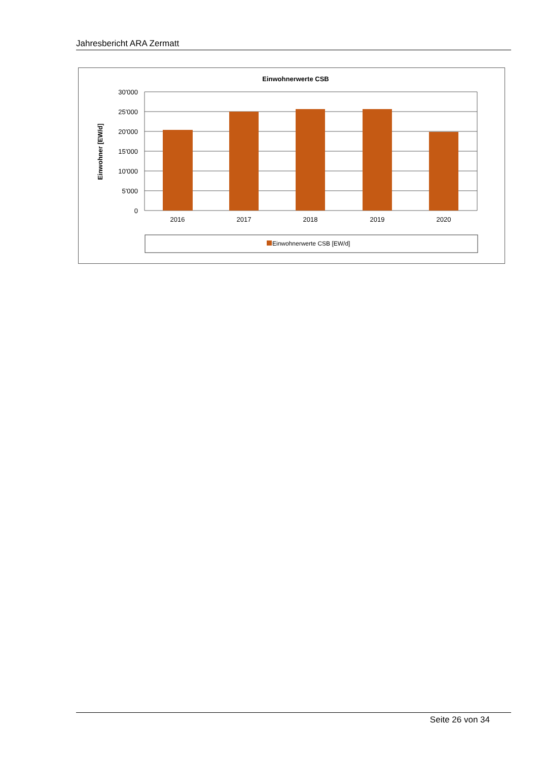Jahresbericht ARA Zermatt
Einwohnerwerte CSB
Einwohner [EW/d]
30'000
25'000
20'000
15'000
10'000
5'000
0
2016
2017
2018
2019
2020
Einwohnerwerte CSB [EW/d]
Seite 26 von 34